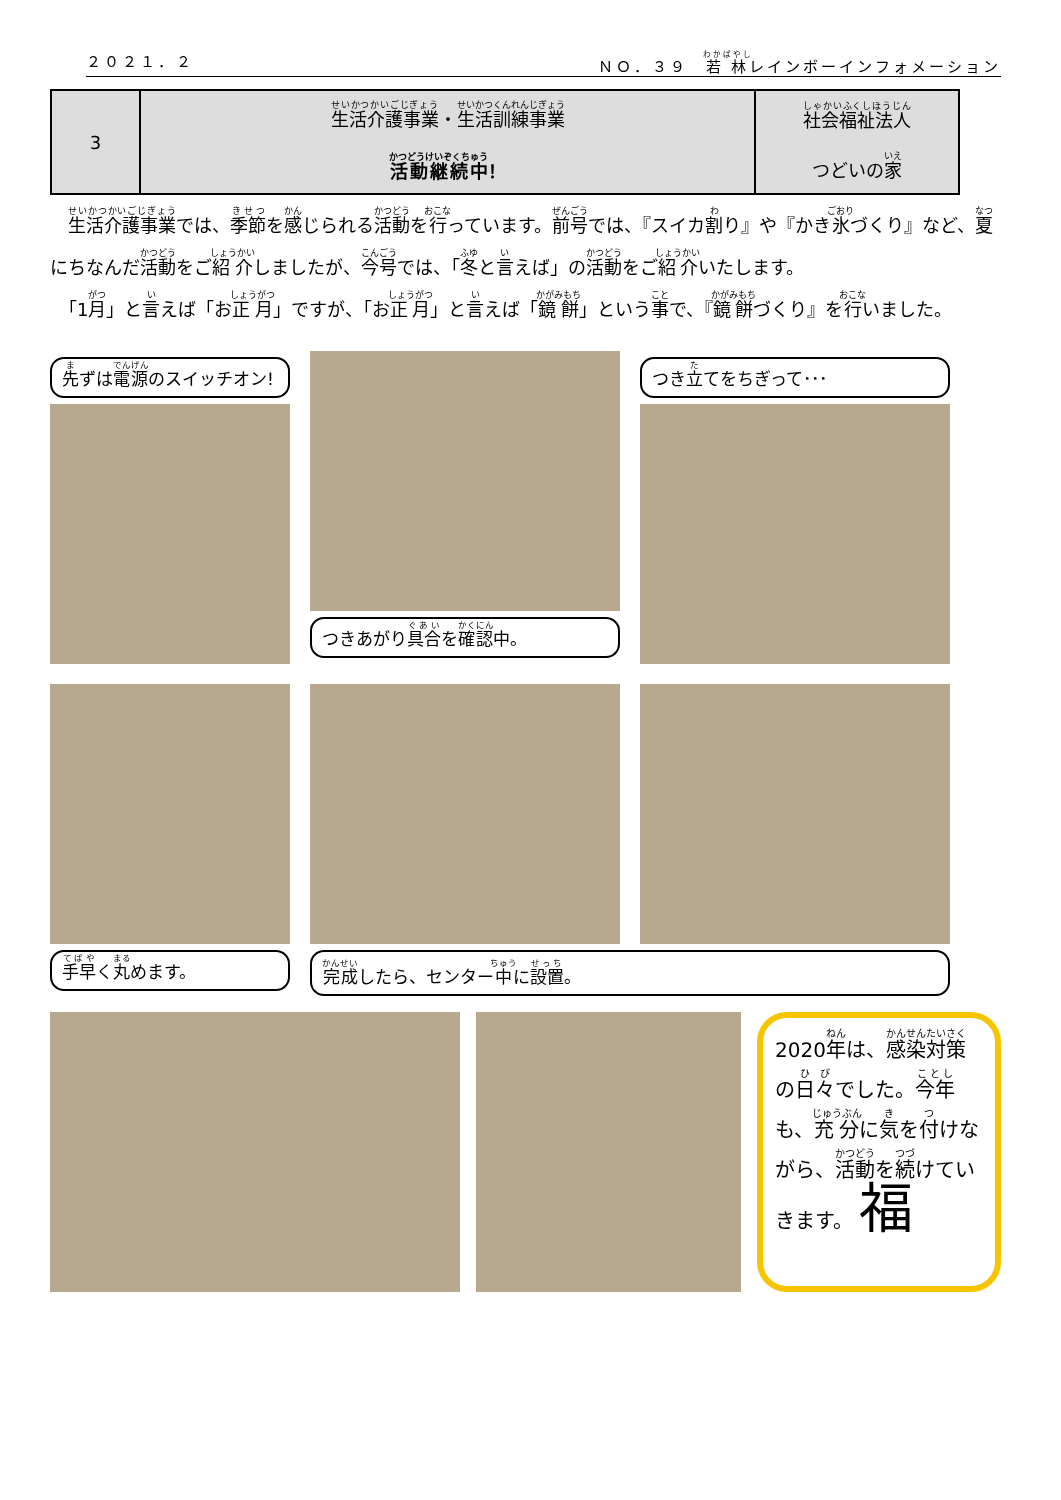２０２１．２ ＮＯ．３９　若林レインボーインフォメーション
| 3 | 生活介護事業 ・ 生活訓練事業 活動継続中 ！ | 社会福祉法人 つどいの 家 |
　生活介護事業では、季節を感じられる活動を行っています。前号では、『スイカ割り』や『かき氷づくり』など、夏にちなんだ活動をご紹介しましたが、今号では、「冬と言えば」の活動をご紹介いたします。
　「1月」と言えば「お正月」ですが、「お正月」と言えば「鏡餅」という事で、『鏡餅づくり』を行いました。
先ずは電源のスイッチオン!
つきあがり具合を確認中。
つき立てをちぎって･･･
手早く丸めます。
完成したら、センター中に設置。
2020年は、感染対策の日々でした。今年も、充分に気を付けながら、活動を続けていきます。 福